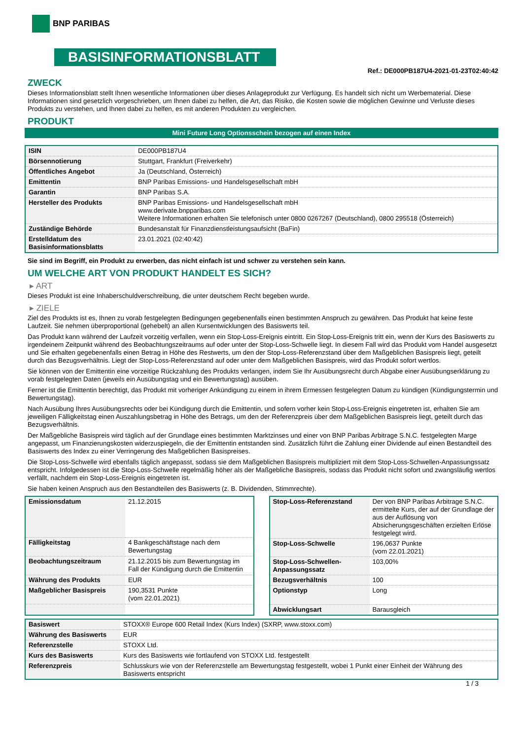BNP PARIBAS
BASISINFORMATIONSBLATT
Ref.: DE000PB187U4-2021-01-23T02:40:42
ZWECK
Dieses Informationsblatt stellt Ihnen wesentliche Informationen über dieses Anlageprodukt zur Verfügung. Es handelt sich nicht um Werbematerial. Diese Informationen sind gesetzlich vorgeschrieben, um Ihnen dabei zu helfen, die Art, das Risiko, die Kosten sowie die möglichen Gewinne und Verluste dieses Produkts zu verstehen, und Ihnen dabei zu helfen, es mit anderen Produkten zu vergleichen.
PRODUKT
Mini Future Long Optionsschein bezogen auf einen Index
| ISIN | DE000PB187U4 |
| Börsennotierung | Stuttgart, Frankfurt (Freiverkehr) |
| Öffentliches Angebot | Ja (Deutschland, Österreich) |
| Emittentin | BNP Paribas Emissions- und Handelsgesellschaft mbH |
| Garantin | BNP Paribas S.A. |
| Hersteller des Produkts | BNP Paribas Emissions- und Handelsgesellschaft mbH www.derivate.bnpparibas.com Weitere Informationen erhalten Sie telefonisch unter 0800 0267267 (Deutschland), 0800 295518 (Österreich) |
| Zuständige Behörde | Bundesanstalt für Finanzdienstleistungsaufsicht (BaFin) |
| Erstelldatum des Basisinformationsblatts | 23.01.2021 (02:40:42) |
Sie sind im Begriff, ein Produkt zu erwerben, das nicht einfach ist und schwer zu verstehen sein kann.
UM WELCHE ART VON PRODUKT HANDELT ES SICH?
▸ ART
Dieses Produkt ist eine Inhaberschuldverschreibung, die unter deutschem Recht begeben wurde.
▸ ZIELE
Ziel des Produkts ist es, Ihnen zu vorab festgelegten Bedingungen gegebenenfalls einen bestimmten Anspruch zu gewähren. Das Produkt hat keine feste Laufzeit. Sie nehmen überproportional (gehebelt) an allen Kursentwicklungen des Basiswerts teil.
Das Produkt kann während der Laufzeit vorzeitig verfallen, wenn ein Stop-Loss-Ereignis eintritt. Ein Stop-Loss-Ereignis tritt ein, wenn der Kurs des Basiswerts zu irgendeinem Zeitpunkt während des Beobachtungszeitraums auf oder unter der Stop-Loss-Schwelle liegt. In diesem Fall wird das Produkt vom Handel ausgesetzt und Sie erhalten gegebenenfalls einen Betrag in Höhe des Restwerts, um den der Stop-Loss-Referenzstand über dem Maßgeblichen Basispreis liegt, geteilt durch das Bezugsverhältnis. Liegt der Stop-Loss-Referenzstand auf oder unter dem Maßgeblichen Basispreis, wird das Produkt sofort wertlos.
Sie können von der Emittentin eine vorzeitige Rückzahlung des Produkts verlangen, indem Sie Ihr Ausübungsrecht durch Abgabe einer Ausübungserklärung zu vorab festgelegten Daten (jeweils ein Ausübungstag und ein Bewertungstag) ausüben.
Ferner ist die Emittentin berechtigt, das Produkt mit vorheriger Ankündigung zu einem in ihrem Ermessen festgelegten Datum zu kündigen (Kündigungstermin und Bewertungstag).
Nach Ausübung Ihres Ausübungsrechts oder bei Kündigung durch die Emittentin, und sofern vorher kein Stop-Loss-Ereignis eingetreten ist, erhalten Sie am jeweiligen Fälligkeitstag einen Auszahlungsbetrag in Höhe des Betrags, um den der Referenzpreis über dem Maßgeblichen Basispreis liegt, geteilt durch das Bezugsverhältnis.
Der Maßgebliche Basispreis wird täglich auf der Grundlage eines bestimmten Marktzinses und einer von BNP Paribas Arbitrage S.N.C. festgelegten Marge angepasst, um Finanzierungskosten widerzuspiegeln, die der Emittentin entstanden sind. Zusätzlich führt die Zahlung einer Dividende auf einen Bestandteil des Basiswerts des Index zu einer Verringerung des Maßgeblichen Basispreises.
Die Stop-Loss-Schwelle wird ebenfalls täglich angepasst, sodass sie dem Maßgeblichen Basispreis multipliziert mit dem Stop-Loss-Schwellen-Anpassungssatz entspricht. Infolgedessen ist die Stop-Loss-Schwelle regelmäßig höher als der Maßgebliche Basispreis, sodass das Produkt nicht sofort und zwangsläufig wertlos verfällt, nachdem ein Stop-Loss-Ereignis eingetreten ist.
Sie haben keinen Anspruch aus den Bestandteilen des Basiswerts (z. B. Dividenden, Stimmrechte).
| Emissionsdatum | 21.12.2015 |
| Fälligkeitstag | 4 Bankgeschäftstage nach dem Bewertungstag |
| Beobachtungszeitraum | 21.12.2015 bis zum Bewertungstag im Fall der Kündigung durch die Emittentin |
| Währung des Produkts | EUR |
| Maßgeblicher Basispreis | 190,3531 Punkte (vom 22.01.2021) |
| Stop-Loss-Referenzstand | Der von BNP Paribas Arbitrage S.N.C. ermittelte Kurs, der auf der Grundlage der aus der Auflösung von Absicherungsgeschäften erzielten Erlöse festgelegt wird. |
| Stop-Loss-Schwelle | 196,0637 Punkte (vom 22.01.2021) |
| Stop-Loss-Schwellen-Anpassungssatz | 103,00% |
| Bezugsverhältnis | 100 |
| Optionstyp | Long |
| Abwicklungsart | Barausgleich |
| Basiswert | STOXX® Europe 600 Retail Index (Kurs Index) (SXRP, www.stoxx.com) |
| Währung des Basiswerts | EUR |
| Referenzstelle | STOXX Ltd. |
| Kurs des Basiswerts | Kurs des Basiswerts wie fortlaufend von STOXX Ltd. festgestellt |
| Referenzpreis | Schlusskurs wie von der Referenzstelle am Bewertungstag festgestellt, wobei 1 Punkt einer Einheit der Währung des Basiswerts entspricht |
1 / 3